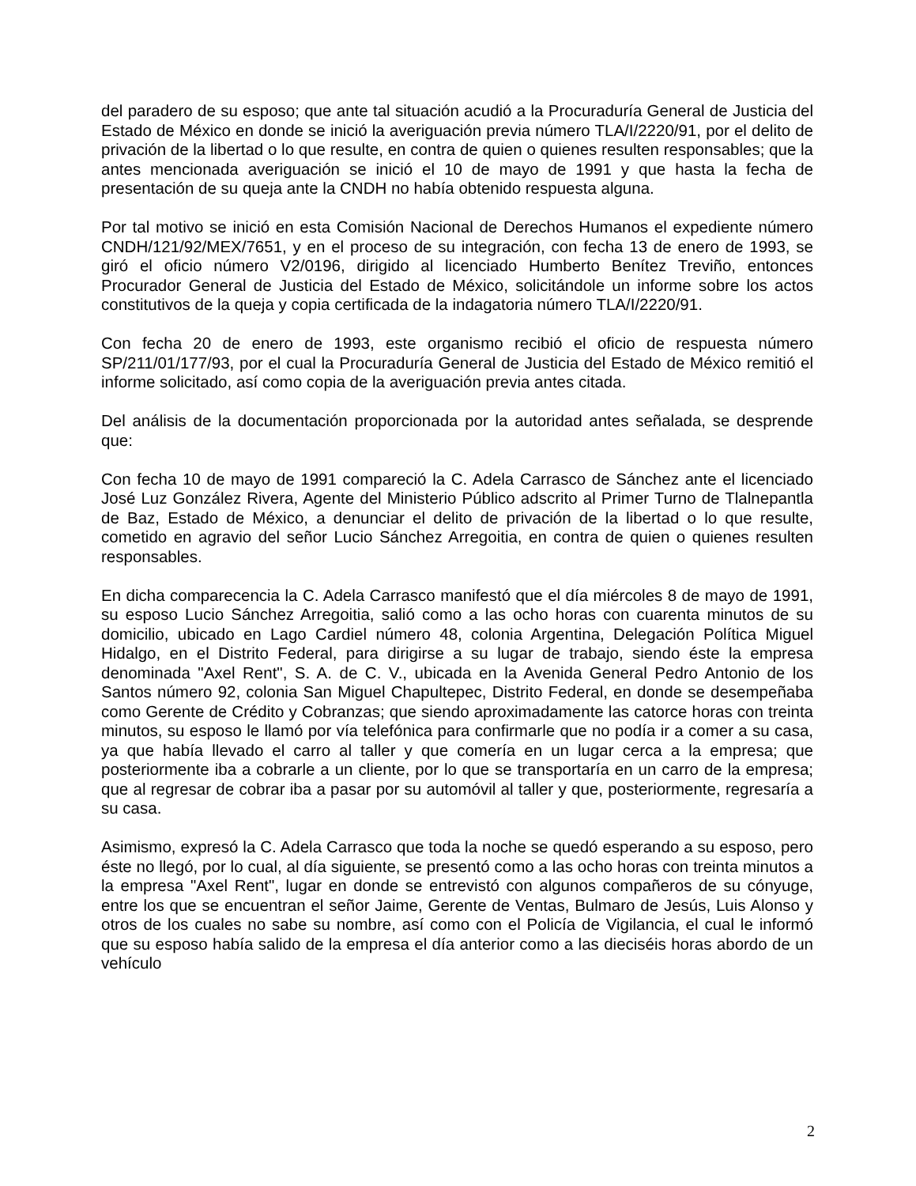del paradero de su esposo; que ante tal situación acudió a la Procuraduría General de Justicia del Estado de México en donde se inició la averiguación previa número TLA/I/2220/91, por el delito de privación de la libertad o lo que resulte, en contra de quien o quienes resulten responsables; que la antes mencionada averiguación se inició el 10 de mayo de 1991 y que hasta la fecha de presentación de su queja ante la CNDH no había obtenido respuesta alguna.
Por tal motivo se inició en esta Comisión Nacional de Derechos Humanos el expediente número CNDH/121/92/MEX/7651, y en el proceso de su integración, con fecha 13 de enero de 1993, se giró el oficio número V2/0196, dirigido al licenciado Humberto Benítez Treviño, entonces Procurador General de Justicia del Estado de México, solicitándole un informe sobre los actos constitutivos de la queja y copia certificada de la indagatoria número TLA/I/2220/91.
Con fecha 20 de enero de 1993, este organismo recibió el oficio de respuesta número SP/211/01/177/93, por el cual la Procuraduría General de Justicia del Estado de México remitió el informe solicitado, así como copia de la averiguación previa antes citada.
Del análisis de la documentación proporcionada por la autoridad antes señalada, se desprende que:
Con fecha 10 de mayo de 1991 compareció la C. Adela Carrasco de Sánchez ante el licenciado José Luz González Rivera, Agente del Ministerio Público adscrito al Primer Turno de Tlalnepantla de Baz, Estado de México, a denunciar el delito de privación de la libertad o lo que resulte, cometido en agravio del señor Lucio Sánchez Arregoitia, en contra de quien o quienes resulten responsables.
En dicha comparecencia la C. Adela Carrasco manifestó que el día miércoles 8 de mayo de 1991, su esposo Lucio Sánchez Arregoitia, salió como a las ocho horas con cuarenta minutos de su domicilio, ubicado en Lago Cardiel número 48, colonia Argentina, Delegación Política Miguel Hidalgo, en el Distrito Federal, para dirigirse a su lugar de trabajo, siendo éste la empresa denominada "Axel Rent", S. A. de C. V., ubicada en la Avenida General Pedro Antonio de los Santos número 92, colonia San Miguel Chapultepec, Distrito Federal, en donde se desempeñaba como Gerente de Crédito y Cobranzas; que siendo aproximadamente las catorce horas con treinta minutos, su esposo le llamó por vía telefónica para confirmarle que no podía ir a comer a su casa, ya que había llevado el carro al taller y que comería en un lugar cerca a la empresa; que posteriormente iba a cobrarle a un cliente, por lo que se transportaría en un carro de la empresa; que al regresar de cobrar iba a pasar por su automóvil al taller y que, posteriormente, regresaría a su casa.
Asimismo, expresó la C. Adela Carrasco que toda la noche se quedó esperando a su esposo, pero éste no llegó, por lo cual, al día siguiente, se presentó como a las ocho horas con treinta minutos a la empresa "Axel Rent", lugar en donde se entrevistó con algunos compañeros de su cónyuge, entre los que se encuentran el señor Jaime, Gerente de Ventas, Bulmaro de Jesús, Luis Alonso y otros de los cuales no sabe su nombre, así como con el Policía de Vigilancia, el cual le informó que su esposo había salido de la empresa el día anterior como a las dieciséis horas abordo de un vehículo
2